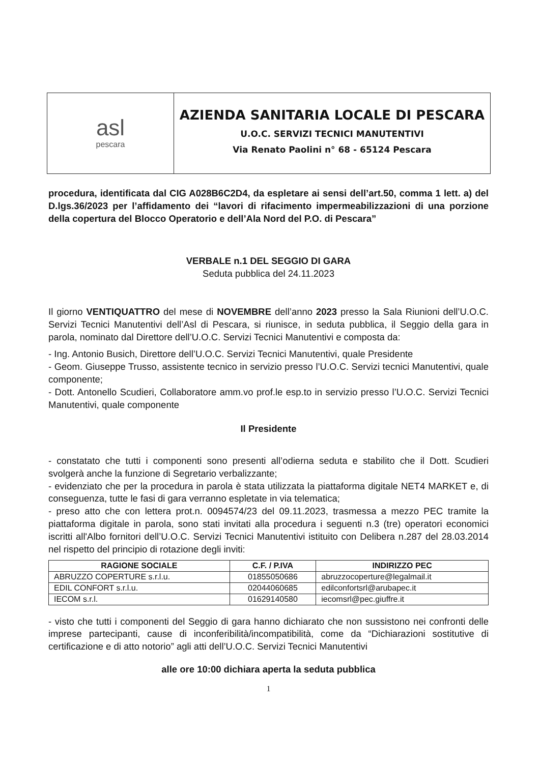asl
pescara
AZIENDA SANITARIA LOCALE DI PESCARA
U.O.C. SERVIZI TECNICI MANUTENTIVI
Via Renato Paolini n° 68 - 65124 Pescara
procedura, identificata dal CIG A028B6C2D4, da espletare ai sensi dell’art.50, comma 1 lett. a) del D.lgs.36/2023 per l’affidamento dei “lavori di rifacimento impermeabilizzazioni di una porzione della copertura del Blocco Operatorio e dell’Ala Nord del P.O. di Pescara”
VERBALE n.1 DEL SEGGIO DI GARA
Seduta pubblica del 24.11.2023
Il giorno VENTIQUATTRO del mese di NOVEMBRE dell’anno 2023 presso la Sala Riunioni dell’U.O.C. Servizi Tecnici Manutentivi dell’Asl di Pescara, si riunisce, in seduta pubblica, il Seggio della gara in parola, nominato dal Direttore dell’U.O.C. Servizi Tecnici Manutentivi e composta da:
- Ing. Antonio Busich, Direttore dell’U.O.C. Servizi Tecnici Manutentivi, quale Presidente
- Geom. Giuseppe Trusso, assistente tecnico in servizio presso l’U.O.C. Servizi tecnici Manutentivi, quale componente;
- Dott. Antonello Scudieri, Collaboratore amm.vo prof.le esp.to in servizio presso l’U.O.C. Servizi Tecnici Manutentivi, quale componente
Il Presidente
- constatato che tutti i componenti sono presenti all’odierna seduta e stabilito che il Dott. Scudieri svolgerà anche la funzione di Segretario verbalizzante;
- evidenziato che per la procedura in parola è stata utilizzata la piattaforma digitale NET4 MARKET e, di conseguenza, tutte le fasi di gara verranno espletate in via telematica;
- preso atto che con lettera prot.n. 0094574/23 del 09.11.2023, trasmessa a mezzo PEC tramite la piattaforma digitale in parola, sono stati invitati alla procedura i seguenti n.3 (tre) operatori economici iscritti all'Albo fornitori dell’U.O.C. Servizi Tecnici Manutentivi istituito con Delibera n.287 del 28.03.2014 nel rispetto del principio di rotazione degli inviti:
| RAGIONE SOCIALE | C.F. / P.IVA | INDIRIZZO PEC |
| --- | --- | --- |
| ABRUZZO COPERTURE s.r.l.u. | 01855050686 | abruzzocoperture@legalmail.it |
| EDIL CONFORT s.r.l.u. | 02044060685 | edilconfortsrl@arubapec.it |
| IECOM s.r.l. | 01629140580 | iecomsrl@pec.giuffre.it |
- visto che tutti i componenti del Seggio di gara hanno dichiarato che non sussistono nei confronti delle imprese partecipanti, cause di inconferibilità/incompatibilità, come da “Dichiarazioni sostitutive di certificazione e di atto notorio” agli atti dell’U.O.C. Servizi Tecnici Manutentivi
alle ore 10:00 dichiara aperta la seduta pubblica
1